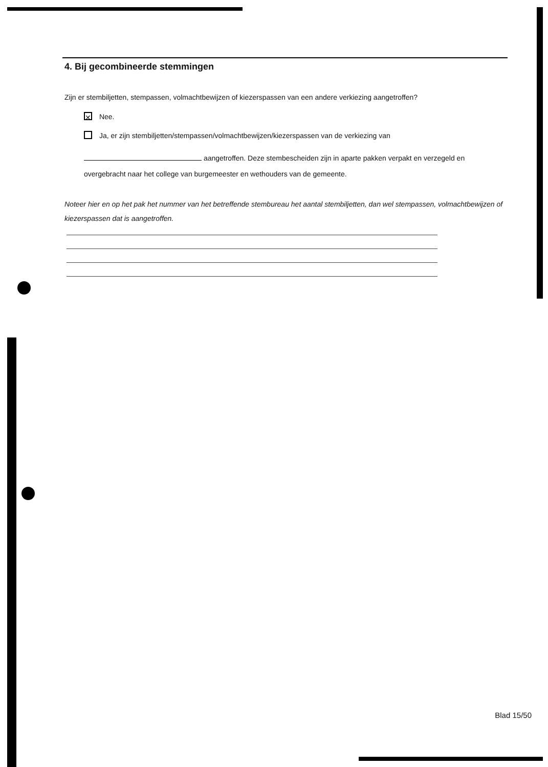4. Bij gecombineerde stemmingen
Zijn er stembiljetten, stempassen, volmachtbewijzen of kiezerspassen van een andere verkiezing aangetroffen?
✕ Nee.
Ja, er zijn stembiljetten/stempassen/volmachtbewijzen/kiezerspassen van de verkiezing van
aangetroffen. Deze stembescheiden zijn in aparte pakken verpakt en verzegeld en overgebracht naar het college van burgemeester en wethouders van de gemeente.
Noteer hier en op het pak het nummer van het betreffende stembureau het aantal stembiljetten, dan wel stempassen, volmachtbewijzen of kiezerspassen dat is aangetroffen.
Blad 15/50